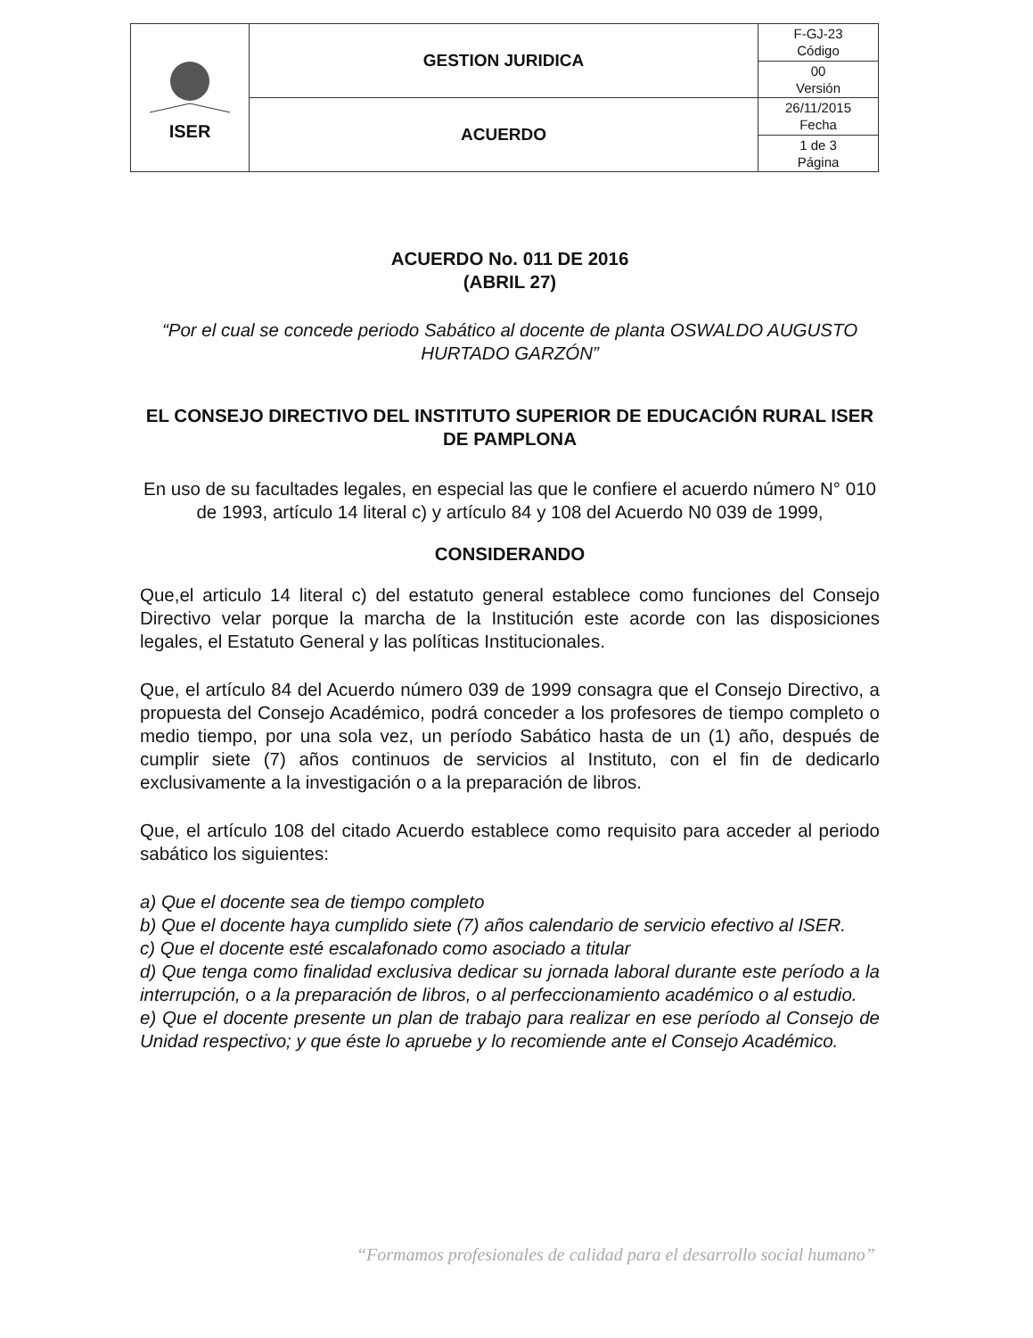| ISER | GESTION JURIDICA | F-GJ-23 Código |
| | | 00 Versión |
| | ACUERDO | 26/11/2015 Fecha |
| | | 1 de 3 Página |
ACUERDO No. 011 DE 2016
(ABRIL 27)
“Por el cual se concede periodo Sabático al docente de planta OSWALDO AUGUSTO HURTADO GARZÓN”
EL CONSEJO DIRECTIVO DEL INSTITUTO SUPERIOR DE EDUCACIÓN RURAL ISER DE PAMPLONA
En uso de su facultades legales, en especial las que le confiere el acuerdo número N° 010 de 1993, artículo 14 literal c) y artículo 84 y 108 del Acuerdo N0 039 de 1999,
CONSIDERANDO
Que,el articulo 14 literal c) del estatuto general establece como funciones del Consejo Directivo velar porque la marcha de la Institución este acorde con las disposiciones legales, el Estatuto General y las políticas Institucionales.
Que, el artículo 84 del Acuerdo número 039 de 1999 consagra que el Consejo Directivo, a propuesta del Consejo Académico, podrá conceder a los profesores de tiempo completo o medio tiempo, por una sola vez, un período Sabático hasta de un (1) año, después de cumplir siete (7) años continuos de servicios al Instituto, con el fin de dedicarlo exclusivamente a la investigación o a la preparación de libros.
Que, el artículo 108 del citado Acuerdo establece como requisito para acceder al periodo sabático los siguientes:
a) Que el docente sea de tiempo completo
b) Que el docente haya cumplido siete (7) años calendario de servicio efectivo al ISER.
c) Que el docente esté escalafonado como asociado a titular
d) Que tenga como finalidad exclusiva dedicar su jornada laboral durante este período a la interrupción, o a la preparación de libros, o al perfeccionamiento académico o al estudio.
e) Que el docente presente un plan de trabajo para realizar en ese período al Consejo de Unidad respectivo; y que éste lo apruebe y lo recomiende ante el Consejo Académico.
“Formamos profesionales de calidad para el desarrollo social humano”